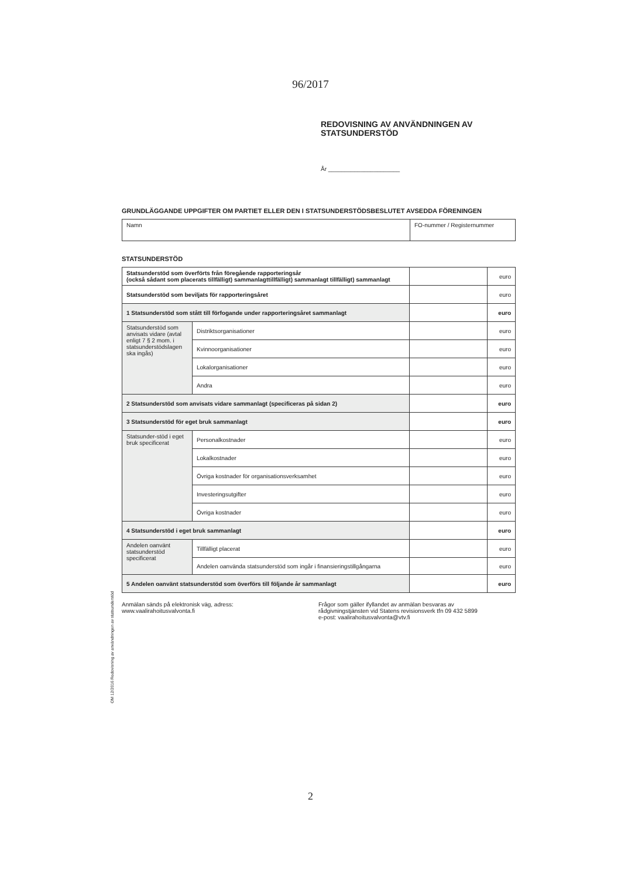96/2017
REDOVISNING AV ANVÄNDNINGEN AV
STATSUNDERSTÖD
År ______________________
GRUNDLÄGGANDE UPPGIFTER OM PARTIET ELLER DEN I STATSUNDERSTÖDSBESLUTET AVSEDDA FÖRENINGEN
| Namn | FO-nummer / Registernummer |
STATSUNDERSTÖD
| Statsunderstöd som överförts från föregående rapporteringsår (också sådant som placerats tillfälligt) sammanlagttillfälligt) sammanlagt tillfälligt) sammanlagt | | | euro |
| Statsunderstöd som beviljats för rapporteringsåret | | | euro |
| 1 Statsunderstöd som stått till förfogande under rapporteringsåret sammanlagt | | | euro |
| Statsunderstöd som anvisats vidare (avtal enligt 7 § 2 mom. i statsunderstödslagen ska ingås) | Distriktsorganisationer | | euro |
| | Kvinnoorganisationer | | euro |
| | Lokalorganisationer | | euro |
| | Andra | | euro |
| 2 Statsunderstöd som anvisats vidare sammanlagt (specificeras på sidan 2) | | | euro |
| 3 Statsunderstöd för eget bruk sammanlagt | | | euro |
| Statsunder-stöd i eget bruk specificerat | Personalkostnader | | euro |
| | Lokalkostnader | | euro |
| | Övriga kostnader för organisationsverksamhet | | euro |
| | Investeringsutgifter | | euro |
| | Övriga kostnader | | euro |
| 4 Statsunderstöd i eget bruk sammanlagt | | | euro |
| Andelen oanvänt statsunderstöd specificerat | Tillfälligt placerat | | euro |
| | Andelen oanvända statsunderstöd som ingår i finansieringstillgångarna | | euro |
| 5 Andelen oanvänt statsunderstöd som överförs till följande år sammanlagt | | | euro |
Anmälan sänds på elektronisk väg, adress:
www.vaalirahoitusvalvonta.fi
Frågor som gäller ifyllandet av anmälan besvaras av
rådgivningstjänsten vid Statens revisionsverk tfn 09 432 5899
e-post: vaalirahoitusvalvonta@vtv.fi
OM 12/2016 Redovisning av användningen av statsunderstöd
2